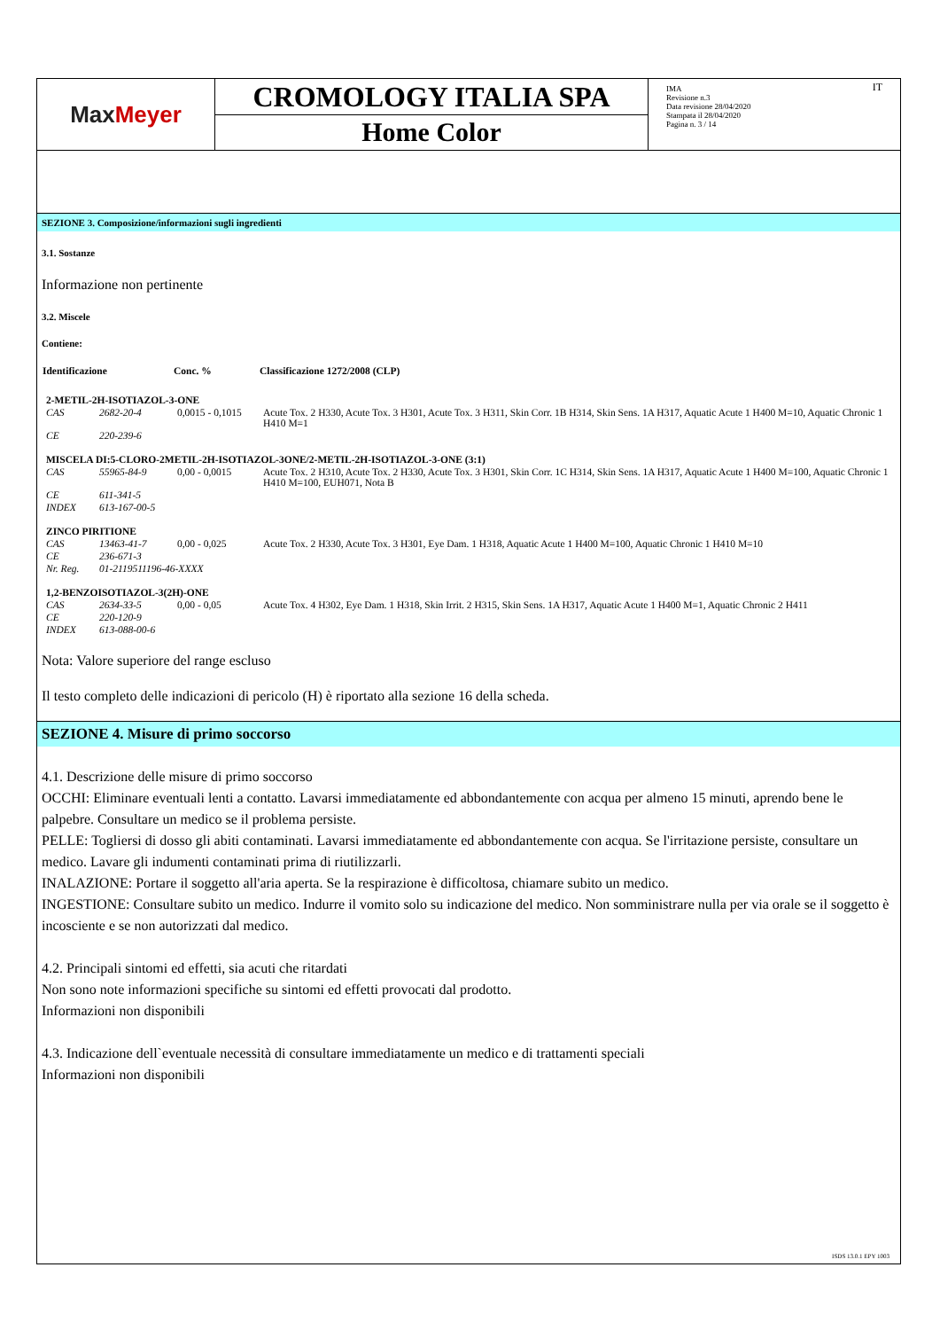Max Meyer
CROMOLOGY ITALIA SPA
Home Color
IMA
Revisione n.3
Data revisione 28/04/2020
Stampata il 28/04/2020
Pagina n. 3 / 14
IT
SEZIONE 3. Composizione/informazioni sugli ingredienti
3.1. Sostanze
Informazione non pertinente
3.2. Miscele
Contiene:
| Identificazione | | Conc. % | Classificazione 1272/2008 (CLP) |
| --- | --- | --- | --- |
| 2-METIL-2H-ISOTIAZOL-3-ONE | | | |
| CAS | 2682-20-4 | 0,0015 - 0,1015 | Acute Tox. 2 H330, Acute Tox. 3 H301, Acute Tox. 3 H311, Skin Corr. 1B H314, Skin Sens. 1A H317, Aquatic Acute 1 H400 M=10, Aquatic Chronic 1 H410 M=1 |
| CE | 220-239-6 | | |
| MISCELA DI:5-CLORO-2METIL-2H-ISOTIAZOL-3ONE/2-METIL-2H-ISOTIAZOL-3-ONE (3:1) | | | |
| CAS | 55965-84-9 | 0,00 - 0,0015 | Acute Tox. 2 H310, Acute Tox. 2 H330, Acute Tox. 3 H301, Skin Corr. 1C H314, Skin Sens. 1A H317, Aquatic Acute 1 H400 M=100, Aquatic Chronic 1 H410 M=100, EUH071, Nota B |
| CE | 611-341-5 | | |
| INDEX | 613-167-00-5 | | |
| ZINCO PIRITIONE | | | |
| CAS | 13463-41-7 | 0,00 - 0,025 | Acute Tox. 2 H330, Acute Tox. 3 H301, Eye Dam. 1 H318, Aquatic Acute 1 H400 M=100, Aquatic Chronic 1 H410 M=10 |
| CE | 236-671-3 | | |
| Nr. Reg. | 01-2119511196-46-XXXX | | |
| 1,2-BENZOISOTIAZOL-3(2H)-ONE | | | |
| CAS | 2634-33-5 | 0,00 - 0,05 | Acute Tox. 4 H302, Eye Dam. 1 H318, Skin Irrit. 2 H315, Skin Sens. 1A H317, Aquatic Acute 1 H400 M=1, Aquatic Chronic 2 H411 |
| CE | 220-120-9 | | |
| INDEX | 613-088-00-6 | | |
Nota: Valore superiore del range escluso
Il testo completo delle indicazioni di pericolo (H) è riportato alla sezione 16 della scheda.
SEZIONE 4. Misure di primo soccorso
4.1. Descrizione delle misure di primo soccorso
OCCHI: Eliminare eventuali lenti a contatto. Lavarsi immediatamente ed abbondantemente con acqua per almeno 15 minuti, aprendo bene le palpebre. Consultare un medico se il problema persiste.
PELLE: Togliersi di dosso gli abiti contaminati. Lavarsi immediatamente ed abbondantemente con acqua. Se l'irritazione persiste, consultare un medico. Lavare gli indumenti contaminati prima di riutilizzarli.
INALAZIONE: Portare il soggetto all'aria aperta. Se la respirazione è difficoltosa, chiamare subito un medico.
INGESTIONE: Consultare subito un medico. Indurre il vomito solo su indicazione del medico. Non somministrare nulla per via orale se il soggetto è incosciente e se non autorizzati dal medico.
4.2. Principali sintomi ed effetti, sia acuti che ritardati
Non sono note informazioni specifiche su sintomi ed effetti provocati dal prodotto.
Informazioni non disponibili
4.3. Indicazione dell`eventuale necessità di consultare immediatamente un medico e di trattamenti speciali
Informazioni non disponibili
ISDS 13.0.1 EPY 1003